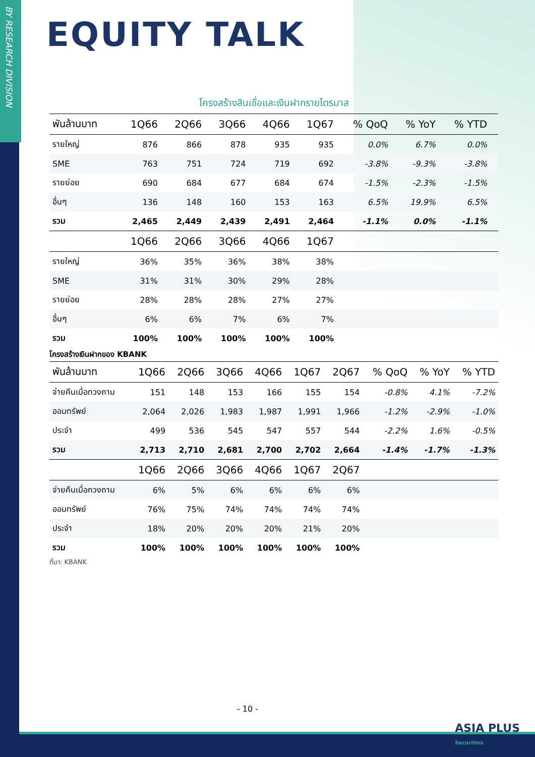BY RESEARCH DIVISION
EQUITY TALK
โครงสร้างสินเชื่อและเงินฝากรายไตรมาส
| พันล้านบาท | 1Q66 | 2Q66 | 3Q66 | 4Q66 | 1Q67 | % QoQ | % YoY | % YTD | |
| --- | --- | --- | --- | --- | --- | --- | --- | --- | --- |
| รายใหญ่ | 876 | 866 | 878 | 935 | 935 | 0.0% | 6.7% | 0.0% | |
| SME | 763 | 751 | 724 | 719 | 692 | -3.8% | -9.3% | -3.8% | |
| รายย่อย | 690 | 684 | 677 | 684 | 674 | -1.5% | -2.3% | -1.5% | |
| อื่นๆ | 136 | 148 | 160 | 153 | 163 | 6.5% | 19.9% | 6.5% | |
| รวม | 2,465 | 2,449 | 2,439 | 2,491 | 2,464 | -1.1% | 0.0% | -1.1% | |
| | 1Q66 | 2Q66 | 3Q66 | 4Q66 | 1Q67 | | | | |
| รายใหญ่ | 36% | 35% | 36% | 38% | 38% | | | | |
| SME | 31% | 31% | 30% | 29% | 28% | | | | |
| รายย่อย | 28% | 28% | 28% | 27% | 27% | | | | |
| อื่นๆ | 6% | 6% | 7% | 6% | 7% | | | | |
| รวม | 100% | 100% | 100% | 100% | 100% | | | | |
โครงสร้างเงินฝากของ KBANK
| พันล้านบาท | 1Q66 | 2Q66 | 3Q66 | 4Q66 | 1Q67 | 2Q67 | % QoQ | % YoY | % YTD |
| --- | --- | --- | --- | --- | --- | --- | --- | --- | --- |
| จ่ายคืนเมื่อทวงถาม | 151 | 148 | 153 | 166 | 155 | 154 | -0.8% | 4.1% | -7.2% |
| ออมทรัพย์ | 2,064 | 2,026 | 1,983 | 1,987 | 1,991 | 1,966 | -1.2% | -2.9% | -1.0% |
| ประจำ | 499 | 536 | 545 | 547 | 557 | 544 | -2.2% | 1.6% | -0.5% |
| รวม | 2,713 | 2,710 | 2,681 | 2,700 | 2,702 | 2,664 | -1.4% | -1.7% | -1.3% |
| | 1Q66 | 2Q66 | 3Q66 | 4Q66 | 1Q67 | 2Q67 | | | |
| จ่ายคืนเมื่อทวงถาม | 6% | 5% | 6% | 6% | 6% | 6% | | | |
| ออมทรัพย์ | 76% | 75% | 74% | 74% | 74% | 74% | | | |
| ประจำ | 18% | 20% | 20% | 20% | 21% | 20% | | | |
| รวม | 100% | 100% | 100% | 100% | 100% | 100% | | | |
ที่มา: KBANK
- 10 -
ASIA PLUS
Securities